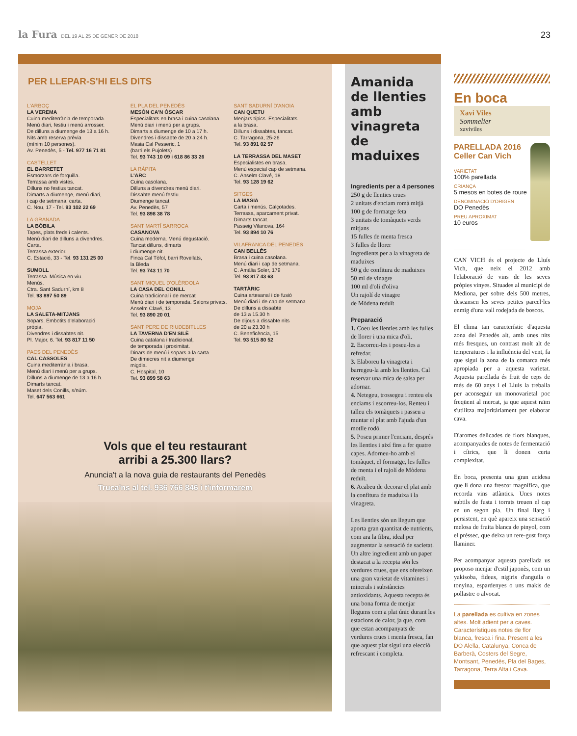la Fura DEL 19 AL 25 DE GENER DE 2018
23
PER LLEPAR-S'HI ELS DITS
L'ARBOÇ
LA VEREMA
Cuina mediterrània de temporada.
Menú diari, festiu i menú arrosser.
De dilluns a diumenge de 13 a 16 h.
Nits amb reserva prèvia
(mínim 10 persones).
Av. Penedès, 5 - Tel. 977 16 71 81
CASTELLET
EL BARRETET
Esmorzars de forquilla.
Terrassa amb vistes.
Dilluns no festius tancat.
Dimarts a diumenge, menú diari,
i cap de setmana, carta.
C. Nou, 17 - Tel. 93 102 22 69
LA GRANADA
LA BÒBILA
Tapes, plats freds i calents.
Menú diari de dilluns a divendres.
Carta.
Terrassa exterior.
C. Estació, 33 - Tel. 93 131 25 00
SUMOLL
Terrassa. Música en viu.
Menús.
Ctra. Sant Sadurní, km 8
Tel. 93 897 50 89
MOJA
LA SALETA-MITJANS
Sopars. Embotits d'elaboració
pròpia.
Divendres i dissabtes nit.
Pl. Major, 6. Tel. 93 817 11 50
PACS DEL PENEDÈS
CAL CASSOLES
Cuina mediterrània i brasa.
Menú diari i menú per a grups.
Dilluns a diumenge de 13 a 16 h.
Dimarts tancat.
Maset dels Conills, s/núm.
Tel. 647 563 661
EL PLA DEL PENEDÈS
MESÓN CA'N ÒSCAR
Especialitats en brasa i cuina casolana. Menú diari i menú per a grups.
Dimarts a diumenge de 10 a 17 h.
Divendres i dissabte de 20 a 24 h.
Masia Cal Pesseric, 1
(barri els Pujolets)
Tel. 93 743 10 09 i 618 86 33 26
LA RÀPITA
L'ARC
Cuina casolana.
Dilluns a divendres menú diari.
Dissabte menú festiu.
Diumenge tancat.
Av. Penedès, 57
Tel. 93 898 38 78
SANT MARTÍ SARROCA
CASANOVA
Cuina moderna. Menú degustació.
Tancat dilluns, dimarts
i diumenge nit.
Finca Cal Tòfol, barri Rovellats,
la Bleda
Tel. 93 743 11 70
SANT MIQUEL D'OLÈRDOLA
LA CASA DEL CONILL
Cuina tradicional i de mercat
Menú diari i de temporada. Salons privats.
Anselm Clavé, 13
Tel. 93 890 20 01
SANT PERE DE RIUDEBITLLES
LA TAVERNA D'EN SILÈ
Cuina catalana i tradicional,
de temporada i proximitat.
Dinars de menú i sopars a la carta.
De dimecres nit a diumenge
migdia.
C. Hospital, 10
Tel. 93 899 58 63
SANT SADURNÍ D'ANOIA
CAN QUETU
Menjars típics. Especialitats
a la brasa.
Dilluns i dissabtes, tancat.
C. Tarragona, 25-26
Tel. 93 891 02 57
LA TERRASSA DEL MASET
Especialistes en brasa.
Menú especial cap de setmana.
C. Anselm Clavé, 18
Tel. 93 128 19 62
SITGES
LA MASIA
Carta i menús. Calçotades.
Terrassa, aparcament privat.
Dimarts tancat.
Passeig Vilanova, 164
Tel. 93 894 10 76
VILAFRANCA DEL PENEDÈS
CAN BELLÉS
Brasa i cuina casolana.
Menú diari i cap de setmana.
C. Amàlia Soler, 179
Tel. 93 817 43 63
TARTÀRIC
Cuina artesanal i de fusió
Menú diari i de cap de setmana
De dilluns a dissabte
de 13 a 15.30 h
De dijous a dissabte nits
de 20 a 23.30 h
C. Beneficència, 15
Tel. 93 515 80 52
Vols que el teu restaurant
arribi a 25.300 llars?
Anuncia't a la nova guia de restaurants del Penedès
Truca'ns al tel. 936 766 846 i t'informarem
Amanida de llenties amb vinagreta de maduixes
Ingredients per a 4 persones
250 g de llenties crues
2 unitats d'enciam romà mitjà
100 g de formatge feta
3 unitats de tomàquets verds mitjans
15 fulles de menta fresca
3 fulles de llorer
Ingredients per a la vinagreta de maduixes
50 g de confitura de maduixes
50 ml de vinagre
100 ml d'oli d'oliva
Un rajolí de vinagre
de Mòdena reduït
Preparació
1. Coeu les llenties amb les fulles de llorer i una mica d'oli.
2. Escorreu-les i poseu-les a refredar.
3. Elaboreu la vinagreta i barregeu-la amb les llenties. Cal reservar una mica de salsa per adornar.
4. Netegeu, trossegeu i renteu els enciams i escorreu-los. Renteu i talleu els tomàquets i passeu a muntar el plat amb l'ajuda d'un motlle rodó.
5. Poseu primer l'enciam, després les llenties i així fins a fer quatre capes. Adorneu-ho amb el tomàquet, el formatge, les fulles de menta i el rajolí de Mòdena reduït.
6. Acabeu de decorar el plat amb la confitura de maduixa i la vinagreta.
Les llenties són un llegum que aporta gran quantitat de nutrients, com ara la fibra, ideal per augmentar la sensació de sacietat.
Un altre ingredient amb un paper destacat a la recepta són les verdures crues, que ens ofereixen una gran varietat de vitamines i minerals i substàncies antioxidants. Aquesta recepta és una bona forma de menjar llegums com a plat únic durant les estacions de calor, ja que, com que estan acompanyats de verdures crues i menta fresca, fan que aquest plat sigui una elecció refrescant i completa.
En boca
Xavi Viles
Sommelier
xaviviles
PARELLADA 2016
Celler Can Vich
VARIETAT
100% parellada
CRIANÇA
5 mesos en botes de roure
DENOMINACIÓ D'ORIGEN
DO Penedès
PREU APROXIMAT
10 euros
CAN VICH és el projecte de Lluís Vich, que neix el 2012 amb l'elaboració de vins de les seves pròpies vinyes. Situades al municipi de Mediona, per sobre dels 500 metres, descansen les seves petites parcel·les enmig d'una vall rodejada de boscos.
El clima tan característic d'aquesta zona del Penedès alt, amb unes nits més fresques, un contrast molt alt de temperatures i la influència del vent, fa que sigui la zona de la comarca més apropiada per a aquesta varietat. Aquesta parellada és fruit de ceps de més de 60 anys i el Lluís la treballa per aconseguir un monovarietal poc freqüent al mercat, ja que aquest raïm s'utilitza majoritàriament per elaborar cava.
D'aromes delicades de flors blanques, acompanyades de notes de fermentació i cítrics, que li donen certa complexitat.
En boca, presenta una gran acidesa que li dona una frescor magnífica, que recorda vins atlàntics. Unes notes subtils de fusta i torrats treuen el cap en un segon pla. Un final llarg i persistent, en què apareix una sensació melosa de fruita blanca de pinyol, com el préssec, que deixa un rere-gust força llaminer.
Per acompanyar aquesta parellada us proposo menjar d'estil japonès, com un yakisoba, fideus, nigiris d'anguila o tonyina, espardenyes o uns makis de pollastre o alvocat.
La parellada es cultiva en zones altes. Molt adient per a caves. Característiques notes de flor blanca, fresca i fina. Present a les DO Alella, Catalunya, Conca de Barberà, Costers del Segre, Montsant, Penedès, Pla del Bages, Tarragona, Terra Alta i Cava.